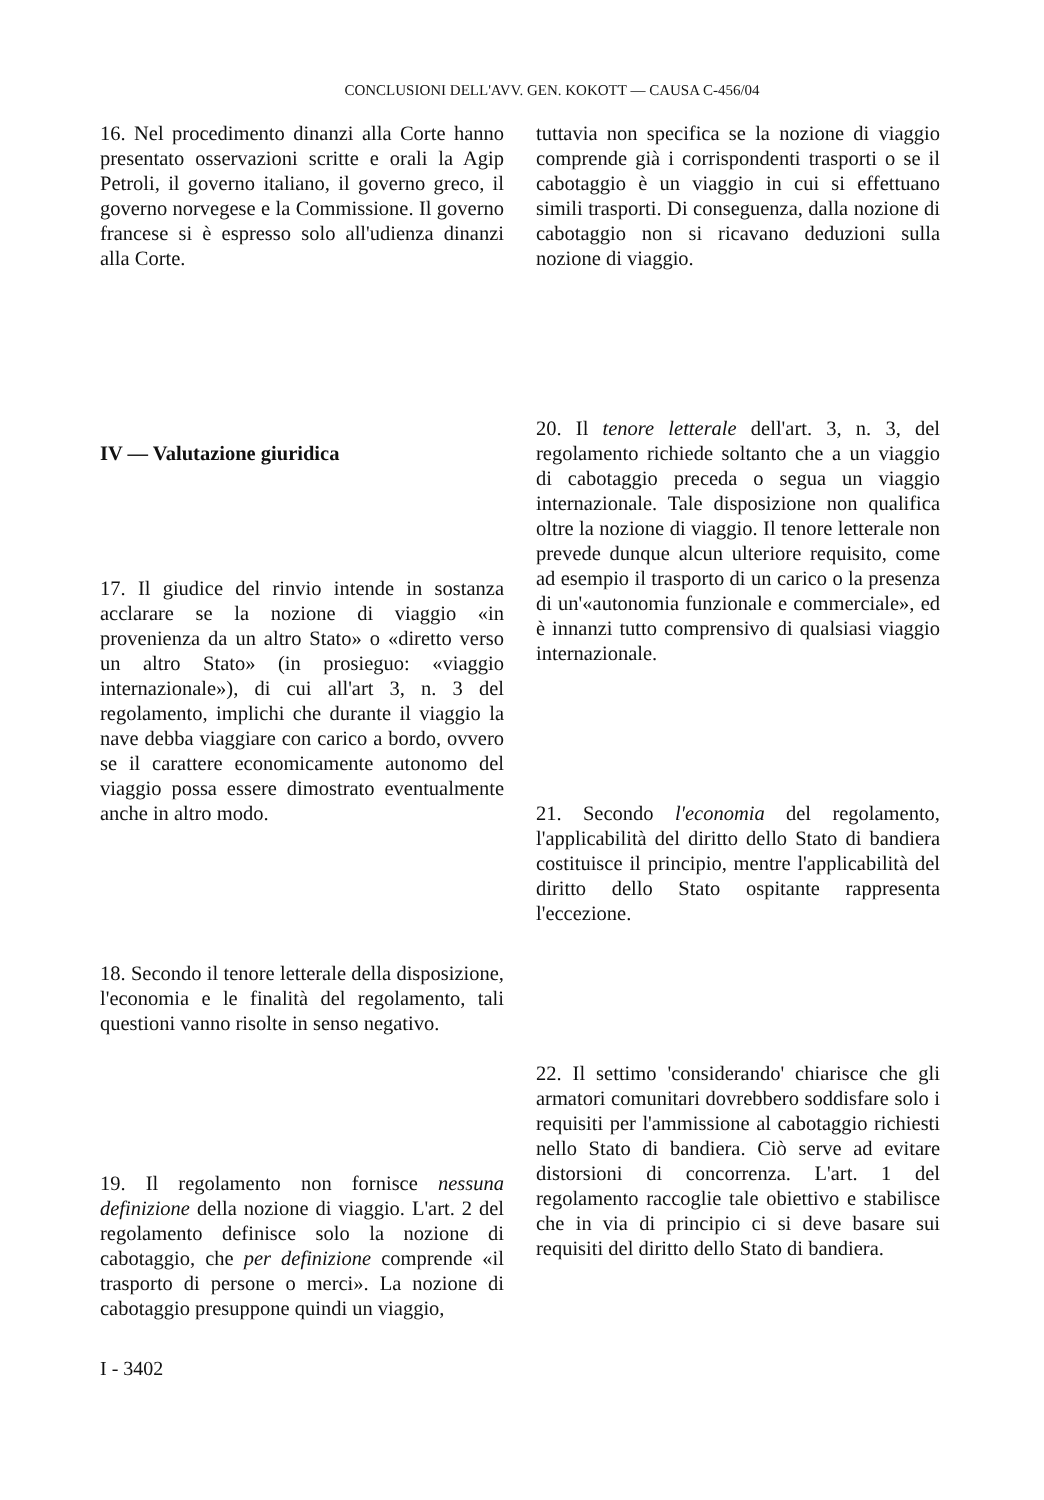CONCLUSIONI DELL'AVV. GEN. KOKOTT — CAUSA C-456/04
16. Nel procedimento dinanzi alla Corte hanno presentato osservazioni scritte e orali la Agip Petroli, il governo italiano, il governo greco, il governo norvegese e la Commissione. Il governo francese si è espresso solo all'udienza dinanzi alla Corte.
IV — Valutazione giuridica
17. Il giudice del rinvio intende in sostanza acclarare se la nozione di viaggio «in provenienza da un altro Stato» o «diretto verso un altro Stato» (in prosieguo: «viaggio internazionale»), di cui all'art 3, n. 3 del regolamento, implichi che durante il viaggio la nave debba viaggiare con carico a bordo, ovvero se il carattere economicamente autonomo del viaggio possa essere dimostrato eventualmente anche in altro modo.
18. Secondo il tenore letterale della disposizione, l'economia e le finalità del regolamento, tali questioni vanno risolte in senso negativo.
19. Il regolamento non fornisce nessuna definizione della nozione di viaggio. L'art. 2 del regolamento definisce solo la nozione di cabotaggio, che per definizione comprende «il trasporto di persone o merci». La nozione di cabotaggio presuppone quindi un viaggio,
tuttavia non specifica se la nozione di viaggio comprende già i corrispondenti trasporti o se il cabotaggio è un viaggio in cui si effettuano simili trasporti. Di conseguenza, dalla nozione di cabotaggio non si ricavano deduzioni sulla nozione di viaggio.
20. Il tenore letterale dell'art. 3, n. 3, del regolamento richiede soltanto che a un viaggio di cabotaggio preceda o segua un viaggio internazionale. Tale disposizione non qualifica oltre la nozione di viaggio. Il tenore letterale non prevede dunque alcun ulteriore requisito, come ad esempio il trasporto di un carico o la presenza di un'«autonomia funzionale e commerciale», ed è innanzi tutto comprensivo di qualsiasi viaggio internazionale.
21. Secondo l'economia del regolamento, l'applicabilità del diritto dello Stato di bandiera costituisce il principio, mentre l'applicabilità del diritto dello Stato ospitante rappresenta l'eccezione.
22. Il settimo 'considerando' chiarisce che gli armatori comunitari dovrebbero soddisfare solo i requisiti per l'ammissione al cabotaggio richiesti nello Stato di bandiera. Ciò serve ad evitare distorsioni di concorrenza. L'art. 1 del regolamento raccoglie tale obiettivo e stabilisce che in via di principio ci si deve basare sui requisiti del diritto dello Stato di bandiera.
I - 3402